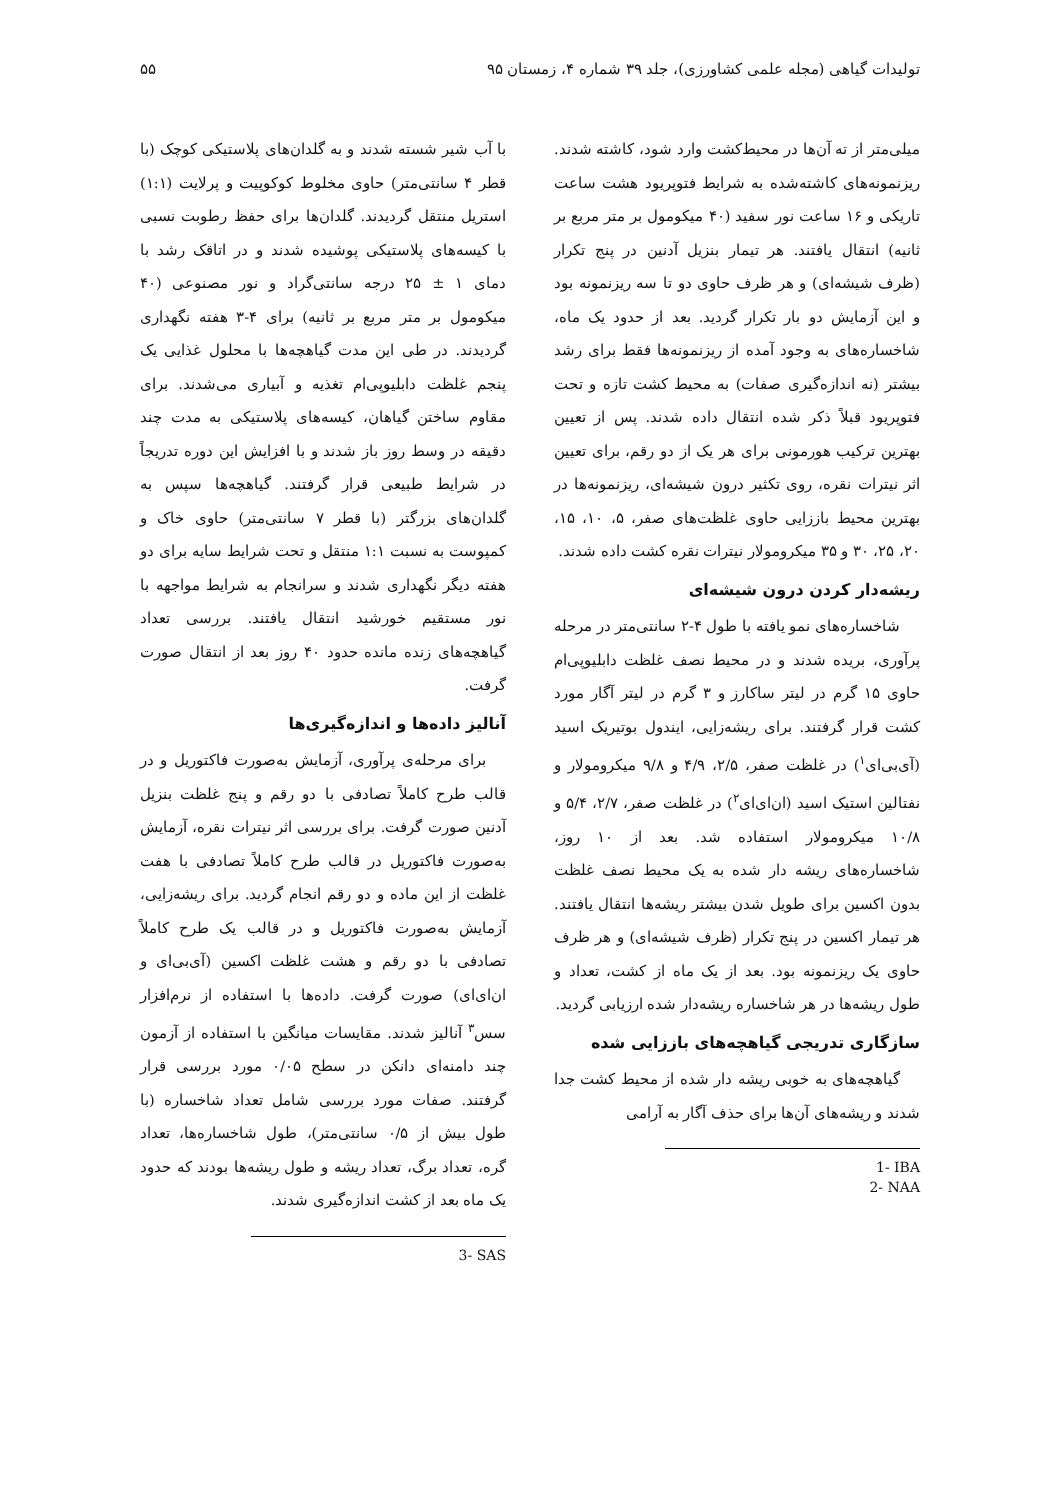تولیدات گیاهی (مجله علمی کشاورزی)، جلد ۳۹ شماره ۴، زمستان ۹۵ ۵۵
میلی‌متر از ته آن‌ها در محیط‌کشت وارد شود، کاشته شدند. ریزنمونه‌های کاشته‌شده به شرایط فتوپریود هشت ساعت تاریکی و ۱۶ ساعت نور سفید (۴۰ میکومول بر متر مربع بر ثانیه) انتقال یافتند. هر تیمار بنزیل آدنین در پنج تکرار (ظرف شیشه‌ای) و هر ظرف حاوی دو تا سه ریزنمونه بود و این آزمایش دو بار تکرار گردید. بعد از حدود یک ماه، شاخساره‌های به وجود آمده از ریزنمونه‌ها فقط برای رشد بیشتر (نه اندازه‌گیری صفات) به محیط کشت تازه و تحت فتوپریود قبلاً ذکر شده انتقال داده شدند. پس از تعیین بهترین ترکیب هورمونی برای هر یک از دو رقم، برای تعیین اثر نیترات نقره، روی تکثیر درون شیشه‌ای، ریزنمونه‌ها در بهترین محیط باززایی حاوی غلظت‌های صفر، ۵، ۱۰، ۱۵، ۲۰، ۲۵، ۳۰ و ۳۵ میکرومولار نیترات نقره کشت داده شدند.
ریشه‌دار کردن درون شیشه‌ای
شاخساره‌های نمو یافته با طول ۴-۲ سانتی‌متر در مرحله پرآوری، بریده شدند و در محیط نصف غلظت دابلیوپی‌ام حاوی ۱۵ گرم در لیتر ساکارز و ۳ گرم در لیتر آگار مورد کشت قرار گرفتند. برای ریشه‌زایی، ایندول بوتیریک اسید (آی‌بی‌ای<sup>۱</sup>) در غلظت صفر، ۲/۵، ۴/۹ و ۹/۸ میکرومولار و نفتالین استیک اسید (ان‌ای‌ای<sup>۲</sup>) در غلظت صفر، ۲/۷، ۵/۴ و ۱۰/۸ میکرومولار استفاده شد. بعد از ۱۰ روز، شاخساره‌های ریشه دار شده به یک محیط نصف غلظت بدون اکسین برای طویل شدن بیشتر ریشه‌ها انتقال یافتند. هر تیمار اکسین در پنج تکرار (ظرف شیشه‌ای) و هر ظرف حاوی یک ریزنمونه بود. بعد از یک ماه از کشت، تعداد و طول ریشه‌ها در هر شاخساره ریشه‌دار شده ارزیابی گردید.
سازگاری تدریجی گیاهچه‌های باززایی شده
گیاهچه‌های به خوبی ریشه دار شده از محیط کشت جدا شدند و ریشه‌های آن‌ها برای حذف آگار به آرامی
1- IBA
2- NAA
با آب شیر شسته شدند و به گلدان‌های پلاستیکی کوچک (با قطر ۴ سانتی‌متر) حاوی مخلوط کوکوپیت و پرلایت (۱:۱) استریل منتقل گردیدند. گلدان‌ها برای حفظ رطوبت نسبی با کیسه‌های پلاستیکی پوشیده شدند و در اتاقک رشد با دمای ۱ ± ۲۵ درجه سانتی‌گراد و نور مصنوعی (۴۰ میکومول بر متر مربع بر ثانیه) برای ۴-۳ هفته نگهداری گردیدند. در طی این مدت گیاهچه‌ها با محلول غذایی یک پنجم غلظت دابلیوپی‌ام تغذیه و آبیاری می‌شدند. برای مقاوم ساختن گیاهان، کیسه‌های پلاستیکی به مدت چند دقیقه در وسط روز باز شدند و با افزایش این دوره تدریجاً در شرایط طبیعی قرار گرفتند. گیاهچه‌ها سپس به گلدان‌های بزرگتر (با قطر ۷ سانتی‌متر) حاوی خاک و کمپوست به نسبت ۱:۱ منتقل و تحت شرایط سایه برای دو هفته دیگر نگهداری شدند و سرانجام به شرایط مواجهه با نور مستقیم خورشید انتقال یافتند. بررسی تعداد گیاهچه‌های زنده مانده حدود ۴۰ روز بعد از انتقال صورت گرفت.
آنالیز داده‌ها و اندازه‌گیری‌ها
برای مرحله‌ی پرآوری، آزمایش به‌صورت فاکتوریل و در قالب طرح کاملاً تصادفی با دو رقم و پنج غلظت بنزیل آدنین صورت گرفت. برای بررسی اثر نیترات نقره، آزمایش به‌صورت فاکتوریل در قالب طرح کاملاً تصادفی با هفت غلظت از این ماده و دو رقم انجام گردید. برای ریشه‌زایی، آزمایش به‌صورت فاکتوریل و در قالب یک طرح کاملاً تصادفی با دو رقم و هشت غلظت اکسین (آی‌بی‌ای و ان‌ای‌ای) صورت گرفت. داده‌ها با استفاده از نرم‌افزار سس<sup>۳</sup> آنالیز شدند. مقایسات میانگین با استفاده از آزمون چند دامنه‌ای دانکن در سطح ۰/۰۵ مورد بررسی قرار گرفتند. صفات مورد بررسی شامل تعداد شاخساره (با طول بیش از ۰/۵ سانتی‌متر)، طول شاخساره‌ها، تعداد گره، تعداد برگ، تعداد ریشه و طول ریشه‌ها بودند که حدود یک ماه بعد از کشت اندازه‌گیری شدند.
3- SAS